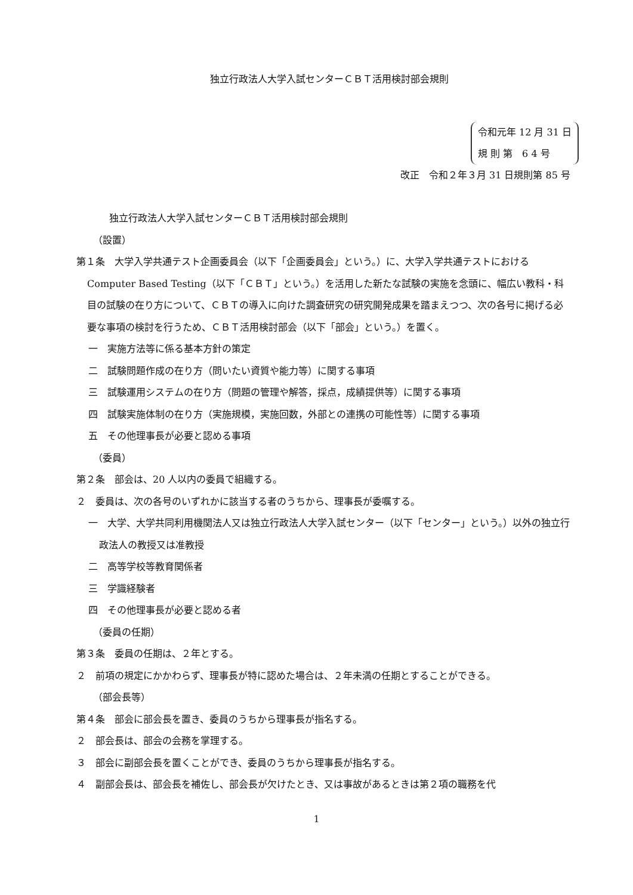独立行政法人大学入試センターＣＢＴ活用検討部会規則
令和元年 12 月 31 日
規 則 第　6 4 号
改正　令和２年３月 31 日規則第 85 号
独立行政法人大学入試センターＣＢＴ活用検討部会規則
（設置）
第１条　大学入学共通テスト企画委員会（以下「企画委員会」という。）に、大学入学共通テストにおける Computer Based Testing（以下「ＣＢＴ」という。）を活用した新たな試験の実施を念頭に、幅広い教科・科目の試験の在り方について、ＣＢＴの導入に向けた調査研究の研究開発成果を踏まえつつ、次の各号に掲げる必要な事項の検討を行うため、ＣＢＴ活用検討部会（以下「部会」という。）を置く。
一　実施方法等に係る基本方針の策定
二　試験問題作成の在り方（問いたい資質や能力等）に関する事項
三　試験運用システムの在り方（問題の管理や解答，採点，成績提供等）に関する事項
四　試験実施体制の在り方（実施規模，実施回数，外部との連携の可能性等）に関する事項
五　その他理事長が必要と認める事項
（委員）
第２条　部会は、20 人以内の委員で組織する。
２　委員は、次の各号のいずれかに該当する者のうちから、理事長が委嘱する。
一　大学、大学共同利用機関法人又は独立行政法人大学入試センター（以下「センター」という。）以外の独立行政法人の教授又は准教授
二　高等学校等教育関係者
三　学識経験者
四　その他理事長が必要と認める者
（委員の任期）
第３条　委員の任期は、２年とする。
２　前項の規定にかかわらず、理事長が特に認めた場合は、２年未満の任期とすることができる。
（部会長等）
第４条　部会に部会長を置き、委員のうちから理事長が指名する。
２　部会長は、部会の会務を掌理する。
３　部会に副部会長を置くことができ、委員のうちから理事長が指名する。
４　副部会長は、部会長を補佐し、部会長が欠けたとき、又は事故があるときは第２項の職務を代
1